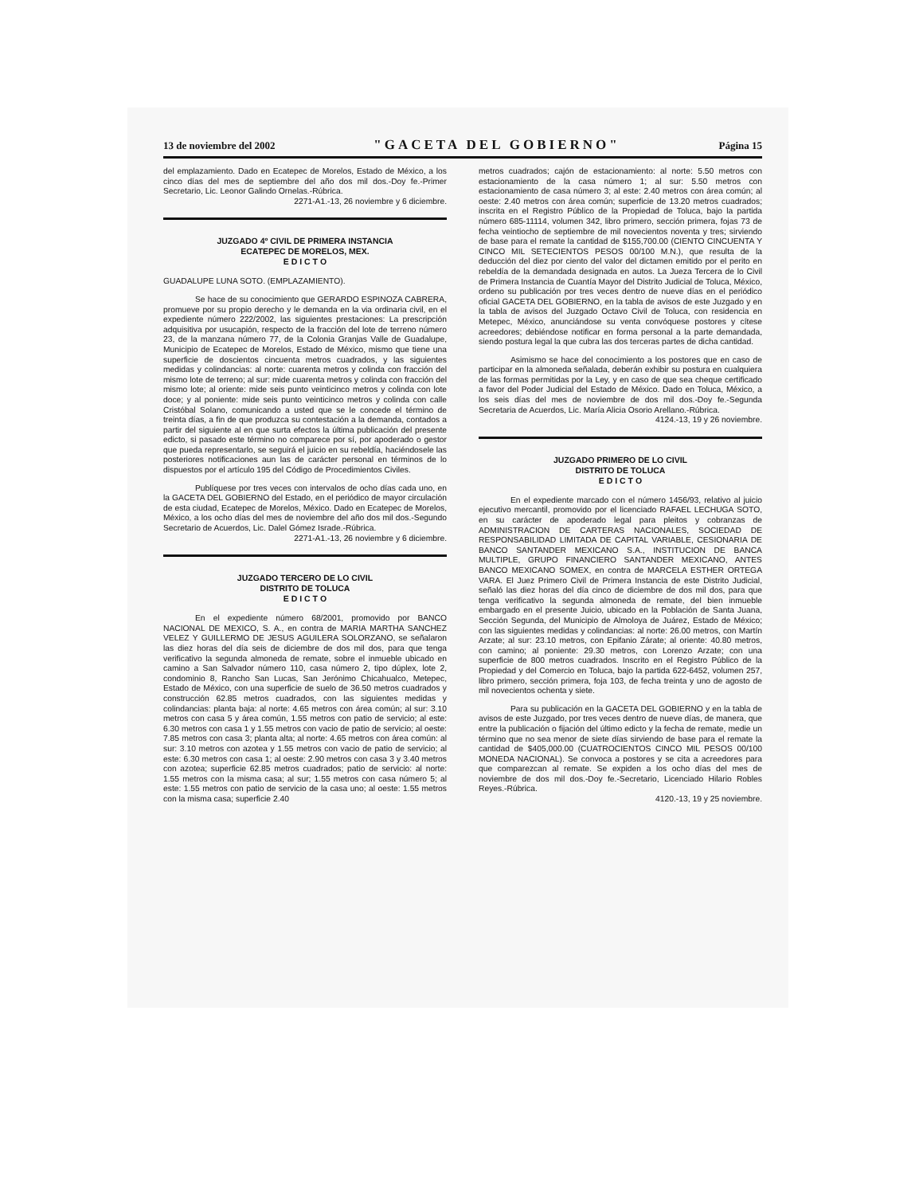13 de noviembre del 2002 "GACETA DEL GOBIERNO" Página 15
del emplazamiento. Dado en Ecatepec de Morelos, Estado de México, a los cinco días del mes de septiembre del año dos mil dos.-Doy fe.-Primer Secretario, Lic. Leonor Galindo Ornelas.-Rúbrica.
2271-A1.-13, 26 noviembre y 6 diciembre.
JUZGADO 4º CIVIL DE PRIMERA INSTANCIA
ECATEPEC DE MORELOS, MEX.
E D I C T O
GUADALUPE LUNA SOTO. (EMPLAZAMIENTO).
Se hace de su conocimiento que GERARDO ESPINOZA CABRERA, promueve por su propio derecho y le demanda en la via ordinaria civil, en el expediente número 222/2002, las siguientes prestaciones: La prescripción adquisitiva por usucapión, respecto de la fracción del lote de terreno número 23, de la manzana número 77, de la Colonia Granjas Valle de Guadalupe, Municipio de Ecatepec de Morelos, Estado de México, mismo que tiene una superficie de doscientos cincuenta metros cuadrados, y las siguientes medidas y colindancias: al norte: cuarenta metros y colinda con fracción del mismo lote de terreno; al sur: mide cuarenta metros y colinda con fracción del mismo lote; al oriente: mide seis punto veinticinco metros y colinda con lote doce; y al poniente: mide seis punto veinticinco metros y colinda con calle Cristóbal Solano, comunicando a usted que se le concede el término de treinta días, a fin de que produzca su contestación a la demanda, contados a partir del siguiente al en que surta efectos la última publicación del presente edicto, si pasado este término no comparece por sí, por apoderado o gestor que pueda representarlo, se seguirá el juicio en su rebeldía, haciéndosele las posteriores notificaciones aun las de carácter personal en términos de lo dispuestos por el artículo 195 del Código de Procedimientos Civiles.
Publíquese por tres veces con intervalos de ocho días cada uno, en la GACETA DEL GOBIERNO del Estado, en el periódico de mayor circulación de esta ciudad, Ecatepec de Morelos, México. Dado en Ecatepec de Morelos, México, a los ocho días del mes de noviembre del año dos mil dos.-Segundo Secretario de Acuerdos, Lic. Dalel Gómez Israde.-Rúbrica.
2271-A1.-13, 26 noviembre y 6 diciembre.
JUZGADO TERCERO DE LO CIVIL
DISTRITO DE TOLUCA
E D I C T O
En el expediente número 68/2001, promovido por BANCO NACIONAL DE MEXICO, S. A., en contra de MARIA MARTHA SANCHEZ VELEZ Y GUILLERMO DE JESUS AGUILERA SOLORZANO, se señalaron las diez horas del día seis de diciembre de dos mil dos, para que tenga verificativo la segunda almoneda de remate, sobre el inmueble ubicado en camino a San Salvador número 110, casa número 2, tipo dúplex, lote 2, condominio 8, Rancho San Lucas, San Jerónimo Chicahualco, Metepec, Estado de México, con una superficie de suelo de 36.50 metros cuadrados y construcción 62.85 metros cuadrados, con las siguientes medidas y colindancias: planta baja: al norte: 4.65 metros con área común; al sur: 3.10 metros con casa 5 y área común, 1.55 metros con patio de servicio; al este: 6.30 metros con casa 1 y 1.55 metros con vacio de patio de servicio; al oeste: 7.85 metros con casa 3; planta alta; al norte: 4.65 metros con área común: al sur: 3.10 metros con azotea y 1.55 metros con vacio de patio de servicio; al este: 6.30 metros con casa 1; al oeste: 2.90 metros con casa 3 y 3.40 metros con azotea; superficie 62.85 metros cuadrados; patio de servicio: al norte: 1.55 metros con la misma casa; al sur; 1.55 metros con casa número 5; al este: 1.55 metros con patio de servicio de la casa uno; al oeste: 1.55 metros con la misma casa; superficie 2.40
metros cuadrados; cajón de estacionamiento: al norte: 5.50 metros con estacionamiento de la casa número 1; al sur: 5.50 metros con estacionamiento de casa número 3; al este: 2.40 metros con área común; al oeste: 2.40 metros con área común; superficie de 13.20 metros cuadrados; inscrita en el Registro Público de la Propiedad de Toluca, bajo la partida número 685-11114, volumen 342, libro primero, sección primera, fojas 73 de fecha veintiocho de septiembre de mil novecientos noventa y tres; sirviendo de base para el remate la cantidad de $155,700.00 (CIENTO CINCUENTA Y CINCO MIL SETECIENTOS PESOS 00/100 M.N.), que resulta de la deducción del diez por ciento del valor del dictamen emitido por el perito en rebeldía de la demandada designada en autos. La Jueza Tercera de lo Civil de Primera Instancia de Cuantía Mayor del Distrito Judicial de Toluca, México, ordeno su publicación por tres veces dentro de nueve días en el periódico oficial GACETA DEL GOBIERNO, en la tabla de avisos de este Juzgado y en la tabla de avisos del Juzgado Octavo Civil de Toluca, con residencia en Metepec, México, anunciándose su venta convóquese postores y cítese acreedores; debiéndose notificar en forma personal a la parte demandada, siendo postura legal la que cubra las dos terceras partes de dicha cantidad.
Asimismo se hace del conocimiento a los postores que en caso de participar en la almoneda señalada, deberán exhibir su postura en cualquiera de las formas permitidas por la Ley, y en caso de que sea cheque certificado a favor del Poder Judicial del Estado de México. Dado en Toluca, México, a los seis días del mes de noviembre de dos mil dos.-Doy fe.-Segunda Secretaria de Acuerdos, Lic. María Alicia Osorio Arellano.-Rúbrica.
4124.-13, 19 y 26 noviembre.
JUZGADO PRIMERO DE LO CIVIL
DISTRITO DE TOLUCA
E D I C T O
En el expediente marcado con el número 1456/93, relativo al juicio ejecutivo mercantil, promovido por el licenciado RAFAEL LECHUGA SOTO, en su carácter de apoderado legal para pleitos y cobranzas de ADMINISTRACION DE CARTERAS NACIONALES, SOCIEDAD DE RESPONSABILIDAD LIMITADA DE CAPITAL VARIABLE, CESIONARIA DE BANCO SANTANDER MEXICANO S.A., INSTITUCION DE BANCA MULTIPLE, GRUPO FINANCIERO SANTANDER MEXICANO, ANTES BANCO MEXICANO SOMEX, en contra de MARCELA ESTHER ORTEGA VARA. El Juez Primero Civil de Primera Instancia de este Distrito Judicial, señaló las diez horas del día cinco de diciembre de dos mil dos, para que tenga verificativo la segunda almoneda de remate, del bien inmueble embargado en el presente Juicio, ubicado en la Población de Santa Juana, Sección Segunda, del Municipio de Almoloya de Juárez, Estado de México; con las siguientes medidas y colindancias: al norte: 26.00 metros, con Martín Arzate; al sur: 23.10 metros, con Epifanio Zárate; al oriente: 40.80 metros, con camino; al poniente: 29.30 metros, con Lorenzo Arzate; con una superficie de 800 metros cuadrados. Inscrito en el Registro Público de la Propiedad y del Comercio en Toluca, bajo la partida 622-6452, volumen 257, libro primero, sección primera, foja 103, de fecha treinta y uno de agosto de mil novecientos ochenta y siete.
Para su publicación en la GACETA DEL GOBIERNO y en la tabla de avisos de este Juzgado, por tres veces dentro de nueve días, de manera, que entre la publicación o fijación del último edicto y la fecha de remate, medie un término que no sea menor de siete días sirviendo de base para el remate la cantidad de $405,000.00 (CUATROCIENTOS CINCO MIL PESOS 00/100 MONEDA NACIONAL). Se convoca a postores y se cita a acreedores para que comparezcan al remate. Se expiden a los ocho días del mes de noviembre de dos mil dos.-Doy fe.-Secretario, Licenciado Hilario Robles Reyes.-Rúbrica.
4120.-13, 19 y 25 noviembre.